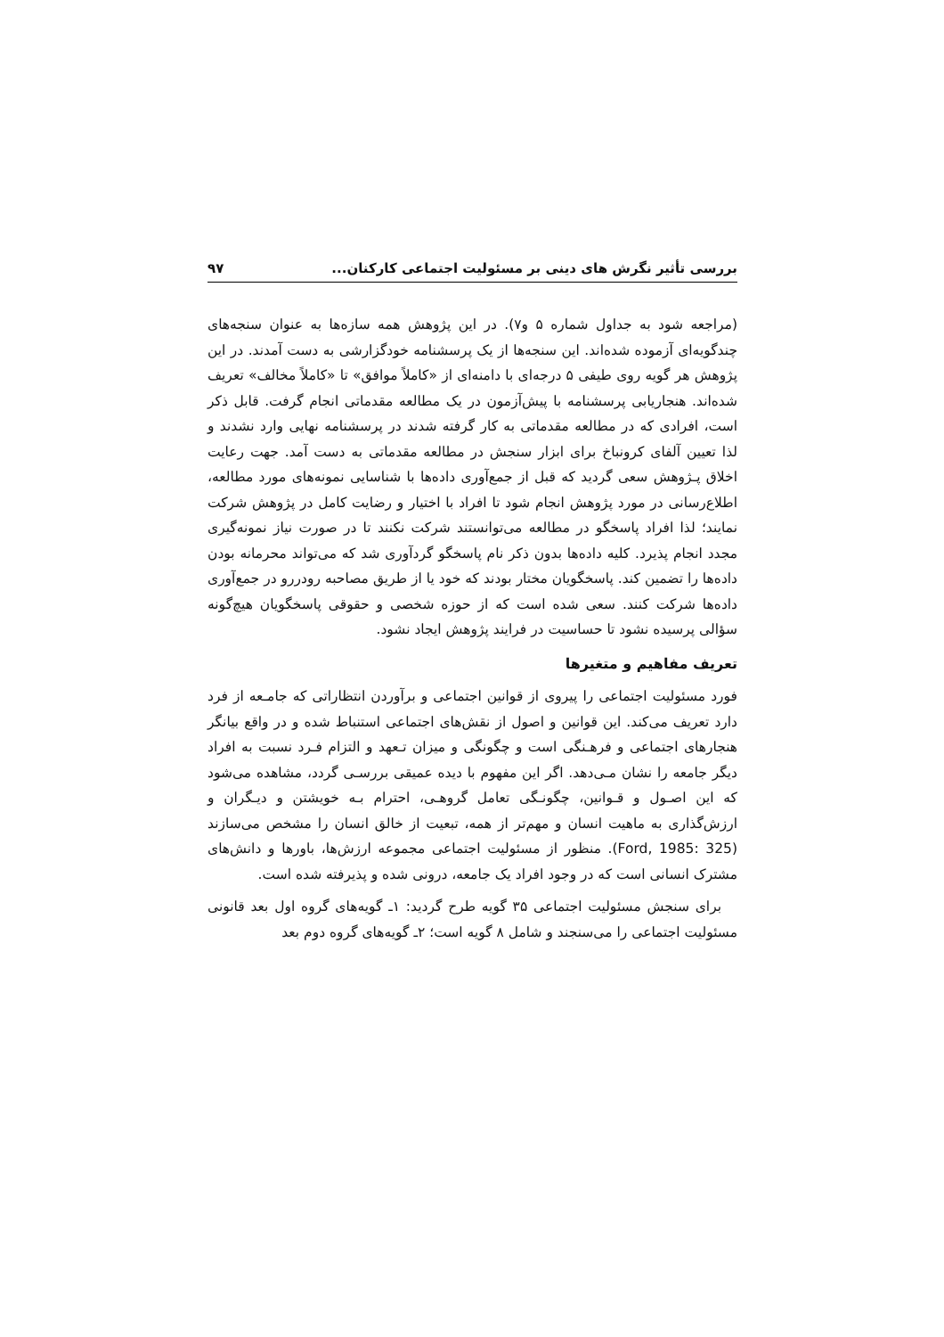بررسی تأثیر نگرش های دینی بر مسئولیت اجتماعی کارکنان... ۹۷
(مراجعه شود به جداول شماره ۵ و۷). در این پژوهش همه سازه‌ها به عنوان سنجه‌های چندگویه‌ای آزموده شده‌اند. این سنجه‌ها از یک پرسشنامه خودگزارشی به دست آمدند. در این پژوهش هر گویه روی طیفی ۵ درجه‌ای با دامنه‌ای از «کاملاً موافق» تا «کاملاً مخالف» تعریف شده‌اند. هنجاریابی پرسشنامه با پیش‌آزمون در یک مطالعه مقدماتی انجام گرفت. قابل ذکر است، افرادی که در مطالعه مقدماتی به کار گرفته شدند در پرسشنامه نهایی وارد نشدند و لذا تعیین آلفای کرونباخ برای ابزار سنجش در مطالعه مقدماتی به دست آمد. جهت رعایت اخلاق پـژوهش سعی گردید که قبل از جمع‌آوری داده‌ها با شناسایی نمونه‌های مورد مطالعه، اطلاع‌رسانی در مورد پژوهش انجام شود تا افراد با اختیار و رضایت کامل در پژوهش شرکت نمایند؛ لذا افراد پاسخگو در مطالعه می‌توانستند شرکت نکنند تا در صورت نیاز نمونه‌گیری مجدد انجام پذیرد. کلیه داده‌ها بدون ذکر نام پاسخگو گردآوری شد که می‌تواند محرمانه بودن داده‌ها را تضمین کند. پاسخگویان مختار بودند که خود یا از طریق مصاحبه رودررو در جمع‌آوری داده‌ها شرکت کنند. سعی شده است که از حوزه شخصی و حقوقی پاسخگویان هیچ‌گونه سؤالی پرسیده نشود تا حساسیت در فرایند پژوهش ایجاد نشود.
تعریف مفاهیم و متغیرها
فورد مسئولیت اجتماعی را پیروی از قوانین اجتماعی و برآوردن انتظاراتی که جامـعه از فرد دارد تعریف می‌کند. این قوانین و اصول از نقش‌های اجتماعی استنباط شده و در واقع بیانگر هنجارهای اجتماعی و فرهـنگی است و چگونگی و میزان تـعهد و التزام فـرد نسبت به افراد دیگر جامعه را نشان مـی‌دهد. اگر این مفهوم با دیده عمیقی بررسـی گردد، مشاهده می‌شود که این اصـول و قـوانین، چگونـگی تعامل گروهـی، احترام بـه خویشتن و دیـگران و ارزش‌گذاری به ماهیت انسان و مهم‌تر از همه، تبعیت از خالق انسان را مشخص می‌سازند (Ford, 1985: 325). منظور از مسئولیت اجتماعی مجموعه ارزش‌ها، باورها و دانش‌های مشترک انسانی است که در وجود افراد یک جامعه، درونی شده و پذیرفته شده است.
برای سنجش مسئولیت اجتماعی ۳۵ گویه طرح گردید: ۱ـ گویه‌های گروه اول بعد قانونی مسئولیت اجتماعی را می‌سنجند و شامل ۸ گویه است؛ ۲ـ گویه‌های گروه دوم بعد